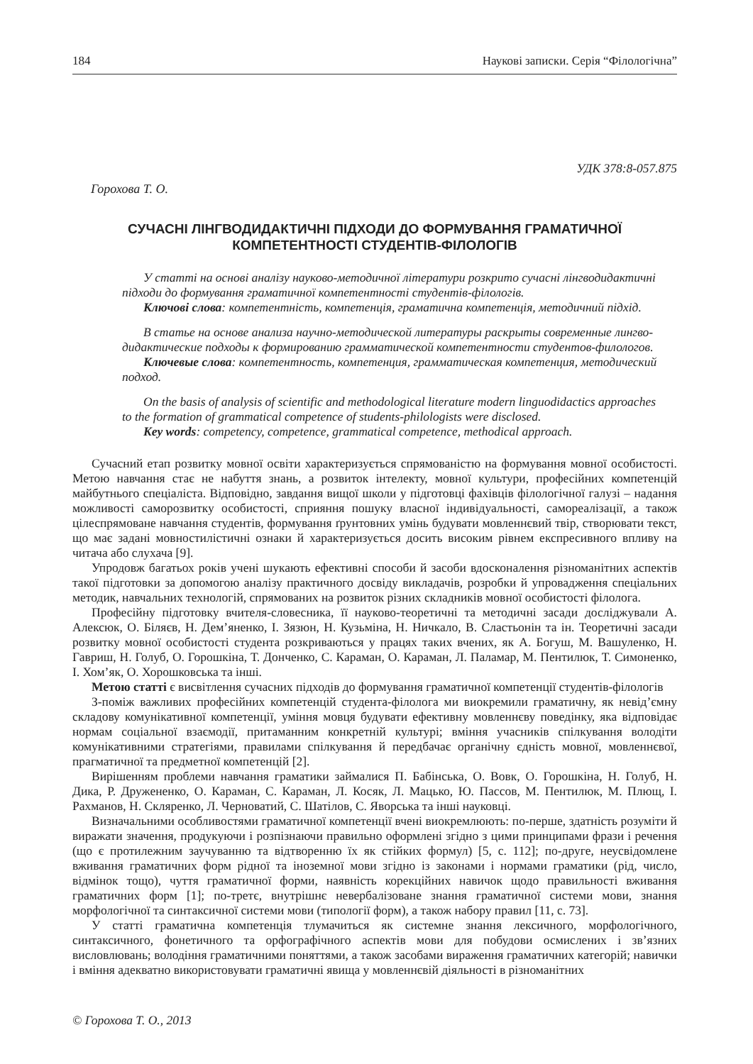184 Наукові записки. Серія “Філологічна”
УДК 378:8-057.875
Горохова Т. О.
СУЧАСНІ ЛІНГВОДИДАКТИЧНІ ПІДХОДИ ДО ФОРМУВАННЯ ГРАМАТИЧНОЇ
КОМПЕТЕНТНОСТІ СТУДЕНТІВ-ФІЛОЛОГІВ
У статті на основі аналізу науково-методичної літератури розкрито сучасні лінгводидактичні
підходи до формування граматичної компетентності студентів-філологів.
Ключові слова: компетентність, компетенція, граматична компетенція, методичний підхід.
В статье на основе анализа научно-методической литературы раскрыты современные лингво-
дидактические подходы к формированию грамматической компетентности студентов-филологов.
Ключевые слова: компетентность, компетенция, грамматическая компетенция, методический
подход.
On the basis of analysis of scientific and methodological literature modern linguodidactics approaches
to the formation of grammatical competence of students-philologists were disclosed.
Key words: competency, competence, grammatical competence, methodical approach.
Сучасний етап розвитку мовної освіти характеризується спрямованістю на формування мовної особистості. Метою навчання стає не набуття знань, а розвиток інтелекту, мовної культури, професійних компетенцій майбутнього спеціаліста. Відповідно, завдання вищої школи у підготовці фахівців філологічної галузі – надання можливості саморозвитку особистості, сприяння пошуку власної індивідуальності, самореалізації, а також цілеспрямоване навчання студентів, формування ґрунтовних умінь будувати мовленнєвий твір, створювати текст, що має задані мовностилістичні ознаки й характеризується досить високим рівнем експресивного впливу на читача або слухача [9].
Упродовж багатьох років учені шукають ефективні способи й засоби вдосконалення різноманітних аспектів такої підготовки за допомогою аналізу практичного досвіду викладачів, розробки й упровадження спеціальних методик, навчальних технологій, спрямованих на розвиток різних складників мовної особистості філолога.
Професійну підготовку вчителя-словесника, її науково-теоретичні та методичні засади досліджували А. Алексюк, О. Біляєв, Н. Дем’яненко, І. Зязюн, Н. Кузьміна, Н. Ничкало, В. Сластьонін та ін. Теоретичні засади розвитку мовної особистості студента розкриваються у працях таких вчених, як А. Богуш, М. Вашуленко, Н. Гавриш, Н. Голуб, О. Горошкіна, Т. Донченко, С. Караман, О. Караман, Л. Паламар, М. Пентилюк, Т. Симоненко, І. Хом’як, О. Хорошковська та інші.
Метою статті є висвітлення сучасних підходів до формування граматичної компетенції студентів-філологів
З-поміж важливих професійних компетенцій студента-філолога ми виокремили граматичну, як невід’ємну складову комунікативної компетенції, уміння мовця будувати ефективну мовленнєву поведінку, яка відповідає нормам соціальної взаємодії, притаманним конкретній культурі; вміння учасників спілкування володіти комунікативними стратегіями, правилами спілкування й передбачає органічну єдність мовної, мовленнєвої, прагматичної та предметної компетенцій [2].
Вирішенням проблеми навчання граматики займалися П. Бабінська, О. Вовк, О. Горошкіна, Н. Голуб, Н. Дика, Р. Дружененко, О. Караман, С. Караман, Л. Косяк, Л. Мацько, Ю. Пассов, М. Пентилюк, М. Плющ, І. Рахманов, Н. Скляренко, Л. Черноватий, С. Шатілов, С. Яворська та інші науковці.
Визначальними особливостями граматичної компетенції вчені виокремлюють: по-перше, здатність розуміти й виражати значення, продукуючи і розпізнаючи правильно оформлені згідно з цими принципами фрази і речення (що є протилежним заучуванню та відтворенню їх як стійких формул) [5, с. 112]; по-друге, неусвідомлене вживання граматичних форм рідної та іноземної мови згідно із законами і нормами граматики (рід, число, відмінок тощо), чуття граматичної форми, наявність корекційних навичок щодо правильності вживання граматичних форм [1]; по-третє, внутрішнє невербалізоване знання граматичної системи мови, знання морфологічної та синтаксичної системи мови (типології форм), а також набору правил [11, с. 73].
У статті граматична компетенція тлумачиться як системне знання лексичного, морфологічного, синтаксичного, фонетичного та орфографічного аспектів мови для побудови осмислених і зв’язних висловлювань; володіння граматичними поняттями, а також засобами вираження граматичних категорій; навички і вміння адекватно використовувати граматичні явища у мовленнєвій діяльності в різноманітних
© Горохова Т. О., 2013